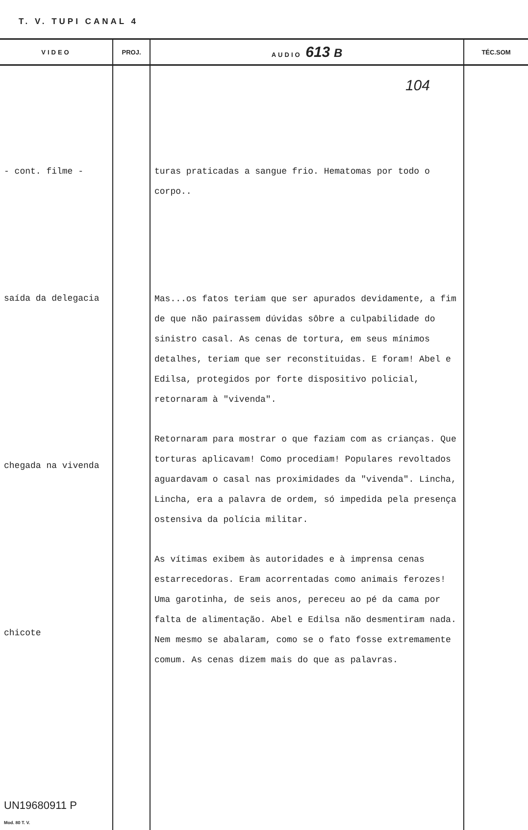T. V. TUPI CANAL 4
| VIDEO | PROJ. | AUDIO 613 B | TÉC.SOM |
| --- | --- | --- | --- |
| - cont. filme - saída da delegacia chegada na vivenda chicote UN19680911 P Mod. 80 T. V. | | 104 turas praticadas a sangue frio. Hematomas por todo o corpo.. Mas...os fatos teriam que ser apurados devidamente, a fim de que não pairassem dúvidas sôbre a culpabilidade do sinistro casal. As cenas de tortura, em seus mínimos detalhes, teriam que ser reconstituidas. E foram! Abel e Edilsa, protegidos por forte dispositivo policial, retornaram à "vivenda". Retornaram para mostrar o que faziam com as crianças. Que torturas aplicavam! Como procediam! Populares revoltados aguardavam o casal nas proximidades da "vivenda". Lincha, Lincha, era a palavra de ordem, só impedida pela presença ostensiva da polícia militar. As vítimas exibem às autoridades e à imprensa cenas estarrecedoras. Eram acorrentadas como animais ferozes! Uma garotinha, de seis anos, pereceu ao pé da cama por falta de alimentação. Abel e Edilsa não desmentiram nada. Nem mesmo se abalaram, como se o fato fosse extremamente comum. As cenas dizem mais do que as palavras. | |